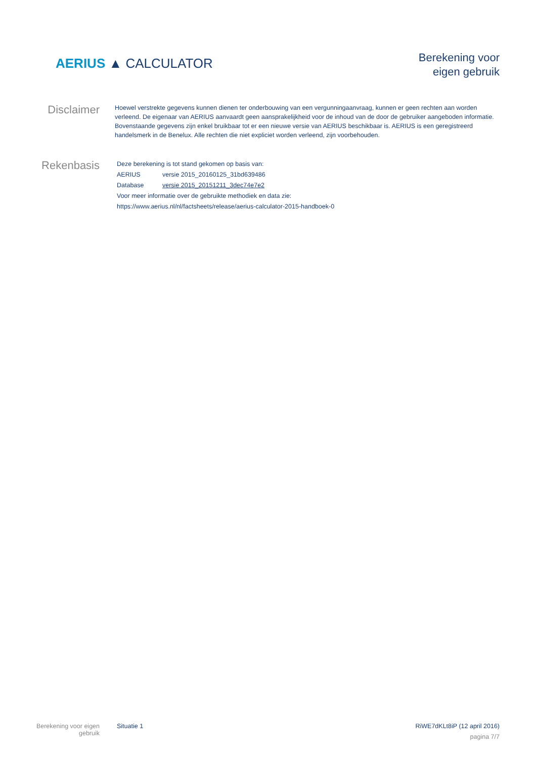AERIUS ▲ CALCULATOR
Berekening voor
eigen gebruik
Disclaimer
Hoewel verstrekte gegevens kunnen dienen ter onderbouwing van een vergunningaanvraag, kunnen er geen rechten aan worden verleend. De eigenaar van AERIUS aanvaardt geen aansprakelijkheid voor de inhoud van de door de gebruiker aangeboden informatie. Bovenstaande gegevens zijn enkel bruikbaar tot er een nieuwe versie van AERIUS beschikbaar is. AERIUS is een geregistreerd handelsmerk in de Benelux. Alle rechten die niet expliciet worden verleend, zijn voorbehouden.
Rekenbasis
| Deze berekening is tot stand gekomen op basis van: | |
| AERIUS | versie 2015_20160125_31bd639486 |
| Database | versie 2015_20151211_3dec74e7e2 |
| Voor meer informatie over de gebruikte methodiek en data zie: | |
| https://www.aerius.nl/nl/factsheets/release/aerius-calculator-2015-handboek-0 | |
Berekening voor eigen
gebruik
Situatie 1 RiWE7dKLt8iP (12 april 2016)
pagina 7/7